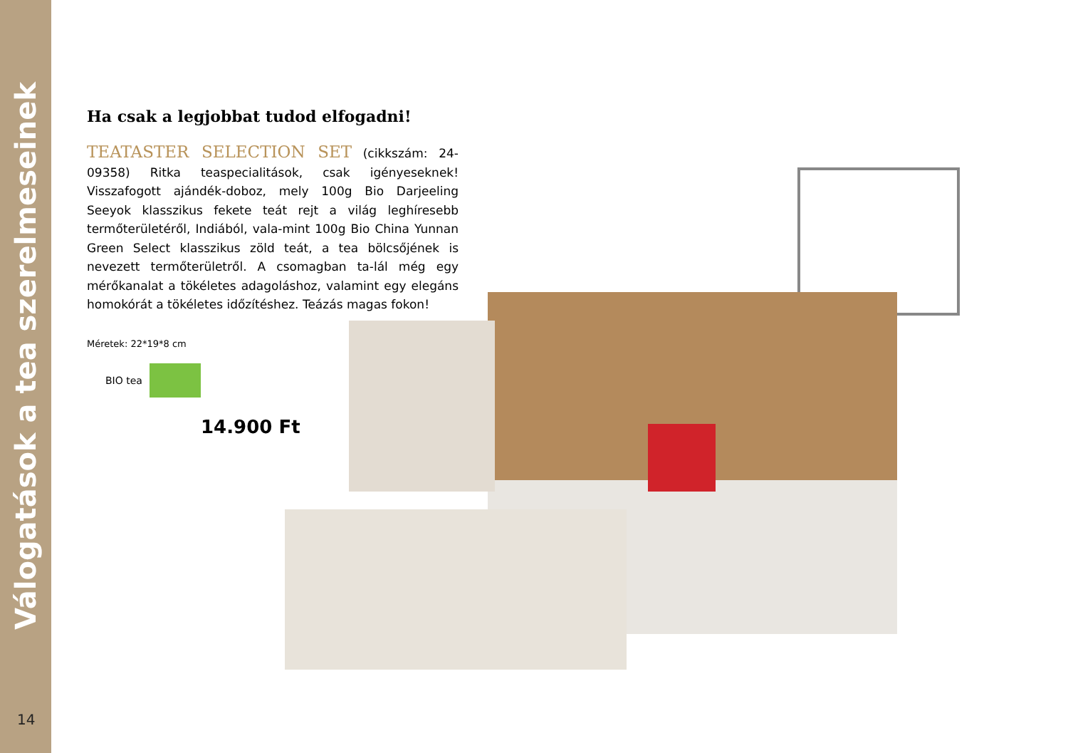Válogatások a tea szerelmeseinek
14
Ha csak a legjobbat tudod elfogadni!
TEATASTER SELECTION SET (cikkszám: 24-09358) Ritka teaspecialitások, csak igényeseknek! Visszafogott ajándék-doboz, mely 100g Bio Darjeeling Seeyok klasszikus fekete teát rejt a világ leghíresebb termőterületéről, Indiából, vala-mint 100g Bio China Yunnan Green Select klasszikus zöld teát, a tea bölcsőjének is nevezett termőterületről. A csomagban ta-lál még egy mérőkanalat a tökéletes adagoláshoz, valamint egy elegáns homokórát a tökéletes időzítéshez. Teázás magas fokon!
Méretek: 22*19*8 cm
BIO tea
14.900 Ft